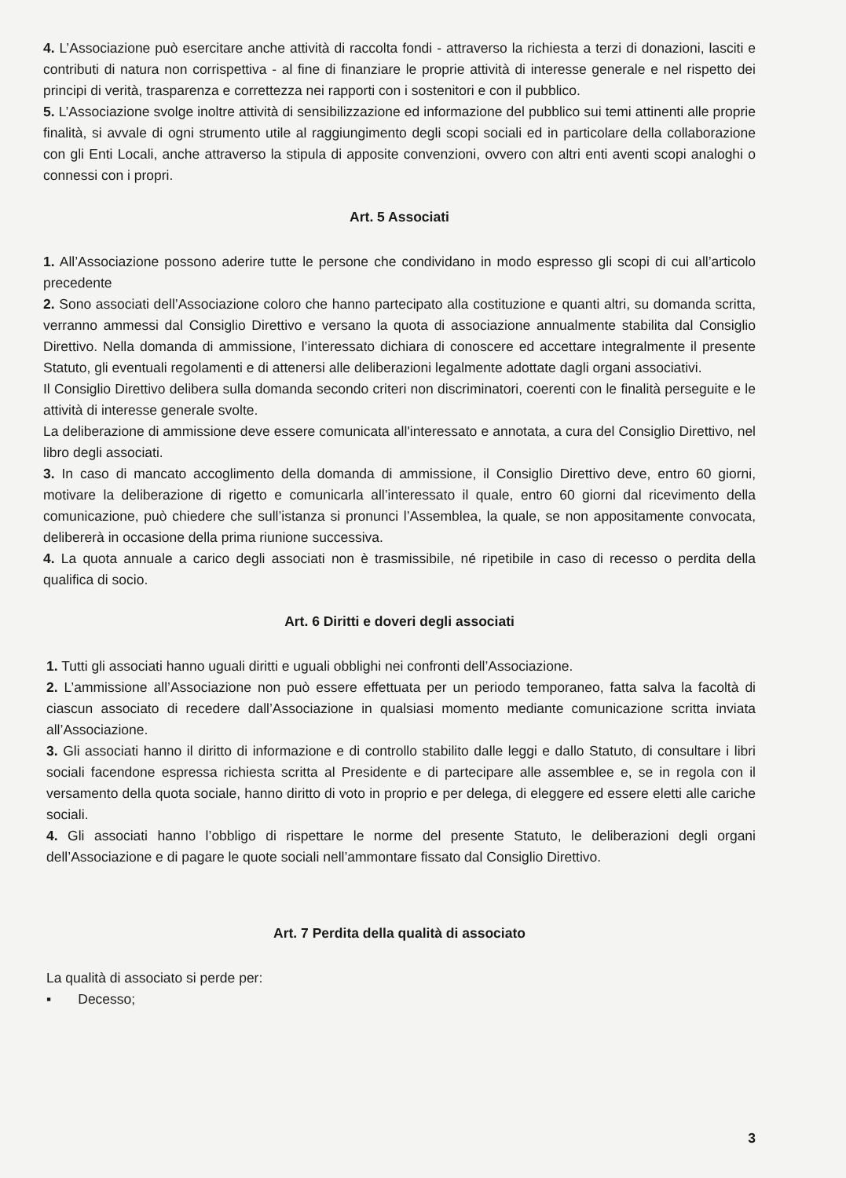4. L’Associazione può esercitare anche attività di raccolta fondi - attraverso la richiesta a terzi di donazioni, lasciti e contributi di natura non corrispettiva - al fine di finanziare le proprie attività di interesse generale e nel rispetto dei principi di verità, trasparenza e correttezza nei rapporti con i sostenitori e con il pubblico.
5. L’Associazione svolge inoltre attività di sensibilizzazione ed informazione del pubblico sui temi attinenti alle proprie finalità, si avvale di ogni strumento utile al raggiungimento degli scopi sociali ed in particolare della collaborazione con gli Enti Locali, anche attraverso la stipula di apposite convenzioni, ovvero con altri enti aventi scopi analoghi o connessi con i propri.
Art. 5 Associati
1. All’Associazione possono aderire tutte le persone che condividano in modo espresso gli scopi di cui all’articolo precedente
2. Sono associati dell’Associazione coloro che hanno partecipato alla costituzione e quanti altri, su domanda scritta, verranno ammessi dal Consiglio Direttivo e versano la quota di associazione annualmente stabilita dal Consiglio Direttivo. Nella domanda di ammissione, l’interessato dichiara di conoscere ed accettare integralmente il presente Statuto, gli eventuali regolamenti e di attenersi alle deliberazioni legalmente adottate dagli organi associativi.
Il Consiglio Direttivo delibera sulla domanda secondo criteri non discriminatori, coerenti con le finalità perseguite e le attività di interesse generale svolte.
La deliberazione di ammissione deve essere comunicata all'interessato e annotata, a cura del Consiglio Direttivo, nel libro degli associati.
3. In caso di mancato accoglimento della domanda di ammissione, il Consiglio Direttivo deve, entro 60 giorni, motivare la deliberazione di rigetto e comunicarla all’interessato il quale, entro 60 giorni dal ricevimento della comunicazione, può chiedere che sull’istanza si pronunci l’Assemblea, la quale, se non appositamente convocata, delibererà in occasione della prima riunione successiva.
4. La quota annuale a carico degli associati non è trasmissibile, né ripetibile in caso di recesso o perdita della qualifica di socio.
Art. 6 Diritti e doveri degli associati
1. Tutti gli associati hanno uguali diritti e uguali obblighi nei confronti dell’Associazione.
2. L’ammissione all’Associazione non può essere effettuata per un periodo temporaneo, fatta salva la facoltà di ciascun associato di recedere dall’Associazione in qualsiasi momento mediante comunicazione scritta inviata all’Associazione.
3. Gli associati hanno il diritto di informazione e di controllo stabilito dalle leggi e dallo Statuto, di consultare i libri sociali facendone espressa richiesta scritta al Presidente e di partecipare alle assemblee e, se in regola con il versamento della quota sociale, hanno diritto di voto in proprio e per delega, di eleggere ed essere eletti alle cariche sociali.
4. Gli associati hanno l’obbligo di rispettare le norme del presente Statuto, le deliberazioni degli organi dell’Associazione e di pagare le quote sociali nell’ammontare fissato dal Consiglio Direttivo.
Art. 7 Perdita della qualità di associato
La qualità di associato si perde per:
▪ Decesso;
3